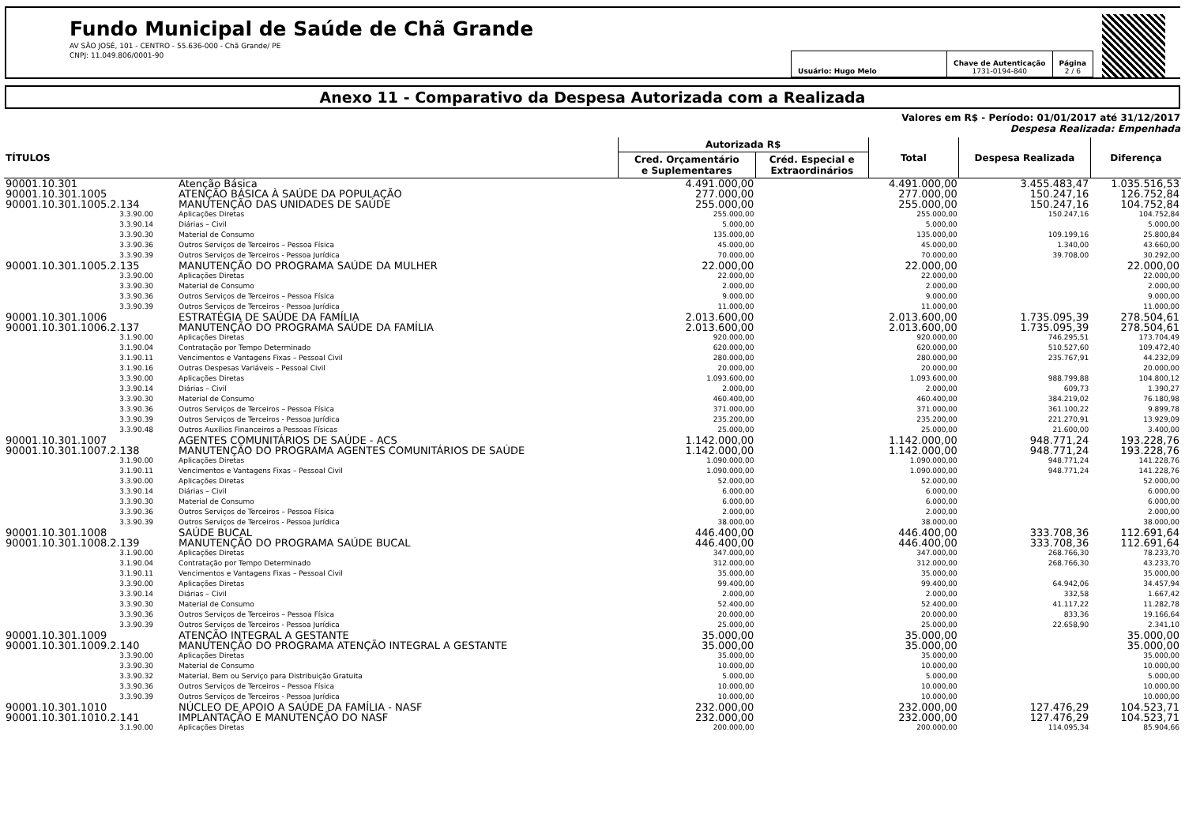Fundo Municipal de Saúde de Chã Grande
AV SÃO JOSÉ, 101 - CENTRO - 55.636-000 - Chã Grande/ PE
CNPJ: 11.049.806/0001-90
| Usuário: Hugo Melo | Chave de Autenticação 1731-0194-840 | Página 2 / 6 |
Anexo 11 - Comparativo da Despesa Autorizada com a Realizada
Valores em R$ - Período: 01/01/2017 até 31/12/2017
Despesa Realizada: Empenhada
| TÍTULOS | | Autorizada R$ | | Total | Despesa Realizada | Diferença |
| --- | --- | --- | --- | --- | --- | --- |
| | | Cred. Orçamentário e Suplementares | Créd. Especial e Extraordinários | | | |
| 90001.10.301 | Atenção Básica | 4.491.000,00 | | 4.491.000,00 | 3.455.483,47 | 1.035.516,53 |
| 90001.10.301.1005 | ATENÇÃO BÁSICA À SAÚDE DA POPULAÇÃO | 277.000,00 | | 277.000,00 | 150.247,16 | 126.752,84 |
| 90001.10.301.1005.2.134 | MANUTENÇÃO DAS UNIDADES DE SAÚDE | 255.000,00 | | 255.000,00 | 150.247,16 | 104.752,84 |
| 3.3.90.00 | Aplicações Diretas | 255.000,00 | | 255.000,00 | 150.247,16 | 104.752,84 |
| 3.3.90.14 | Diárias – Civil | 5.000,00 | | 5.000,00 | | 5.000,00 |
| 3.3.90.30 | Material de Consumo | 135.000,00 | | 135.000,00 | 109.199,16 | 25.800,84 |
| 3.3.90.36 | Outros Serviços de Terceiros – Pessoa Física | 45.000,00 | | 45.000,00 | 1.340,00 | 43.660,00 |
| 3.3.90.39 | Outros Serviços de Terceiros - Pessoa Jurídica | 70.000,00 | | 70.000,00 | 39.708,00 | 30.292,00 |
| 90001.10.301.1005.2.135 | MANUTENÇÃO DO PROGRAMA SAÚDE DA MULHER | 22.000,00 | | 22.000,00 | | 22.000,00 |
| 3.3.90.00 | Aplicações Diretas | 22.000,00 | | 22.000,00 | | 22.000,00 |
| 3.3.90.30 | Material de Consumo | 2.000,00 | | 2.000,00 | | 2.000,00 |
| 3.3.90.36 | Outros Serviços de Terceiros – Pessoa Física | 9.000,00 | | 9.000,00 | | 9.000,00 |
| 3.3.90.39 | Outros Serviços de Terceiros - Pessoa Jurídica | 11.000,00 | | 11.000,00 | | 11.000,00 |
| 90001.10.301.1006 | ESTRATÉGIA DE SAÚDE DA FAMÍLIA | 2.013.600,00 | | 2.013.600,00 | 1.735.095,39 | 278.504,61 |
| 90001.10.301.1006.2.137 | MANUTENÇÃO DO PROGRAMA SAÚDE DA FAMÍLIA | 2.013.600,00 | | 2.013.600,00 | 1.735.095,39 | 278.504,61 |
| 3.1.90.00 | Aplicações Diretas | 920.000,00 | | 920.000,00 | 746.295,51 | 173.704,49 |
| 3.1.90.04 | Contratação por Tempo Determinado | 620.000,00 | | 620.000,00 | 510.527,60 | 109.472,40 |
| 3.1.90.11 | Vencimentos e Vantagens Fixas – Pessoal Civil | 280.000,00 | | 280.000,00 | 235.767,91 | 44.232,09 |
| 3.1.90.16 | Outras Despesas Variáveis – Pessoal Civil | 20.000,00 | | 20.000,00 | | 20.000,00 |
| 3.3.90.00 | Aplicações Diretas | 1.093.600,00 | | 1.093.600,00 | 988.799,88 | 104.800,12 |
| 3.3.90.14 | Diárias – Civil | 2.000,00 | | 2.000,00 | 609,73 | 1.390,27 |
| 3.3.90.30 | Material de Consumo | 460.400,00 | | 460.400,00 | 384.219,02 | 76.180,98 |
| 3.3.90.36 | Outros Serviços de Terceiros – Pessoa Física | 371.000,00 | | 371.000,00 | 361.100,22 | 9.899,78 |
| 3.3.90.39 | Outros Serviços de Terceiros - Pessoa Jurídica | 235.200,00 | | 235.200,00 | 221.270,91 | 13.929,09 |
| 3.3.90.48 | Outros Auxílios Financeiros a Pessoas Físicas | 25.000,00 | | 25.000,00 | 21.600,00 | 3.400,00 |
| 90001.10.301.1007 | AGENTES COMUNITÁRIOS DE SAÚDE - ACS | 1.142.000,00 | | 1.142.000,00 | 948.771,24 | 193.228,76 |
| 90001.10.301.1007.2.138 | MANUTENÇÃO DO PROGRAMA AGENTES COMUNITÁRIOS DE SAÚDE | 1.142.000,00 | | 1.142.000,00 | 948.771,24 | 193.228,76 |
| 3.1.90.00 | Aplicações Diretas | 1.090.000,00 | | 1.090.000,00 | 948.771,24 | 141.228,76 |
| 3.1.90.11 | Vencimentos e Vantagens Fixas – Pessoal Civil | 1.090.000,00 | | 1.090.000,00 | 948.771,24 | 141.228,76 |
| 3.3.90.00 | Aplicações Diretas | 52.000,00 | | 52.000,00 | | 52.000,00 |
| 3.3.90.14 | Diárias – Civil | 6.000,00 | | 6.000,00 | | 6.000,00 |
| 3.3.90.30 | Material de Consumo | 6.000,00 | | 6.000,00 | | 6.000,00 |
| 3.3.90.36 | Outros Serviços de Terceiros – Pessoa Física | 2.000,00 | | 2.000,00 | | 2.000,00 |
| 3.3.90.39 | Outros Serviços de Terceiros - Pessoa Jurídica | 38.000,00 | | 38.000,00 | | 38.000,00 |
| 90001.10.301.1008 | SAÚDE BUCAL | 446.400,00 | | 446.400,00 | 333.708,36 | 112.691,64 |
| 90001.10.301.1008.2.139 | MANUTENÇÃO DO PROGRAMA SAÚDE BUCAL | 446.400,00 | | 446.400,00 | 333.708,36 | 112.691,64 |
| 3.1.90.00 | Aplicações Diretas | 347.000,00 | | 347.000,00 | 268.766,30 | 78.233,70 |
| 3.1.90.04 | Contratação por Tempo Determinado | 312.000,00 | | 312.000,00 | 268.766,30 | 43.233,70 |
| 3.1.90.11 | Vencimentos e Vantagens Fixas – Pessoal Civil | 35.000,00 | | 35.000,00 | | 35.000,00 |
| 3.3.90.00 | Aplicações Diretas | 99.400,00 | | 99.400,00 | 64.942,06 | 34.457,94 |
| 3.3.90.14 | Diárias – Civil | 2.000,00 | | 2.000,00 | 332,58 | 1.667,42 |
| 3.3.90.30 | Material de Consumo | 52.400,00 | | 52.400,00 | 41.117,22 | 11.282,78 |
| 3.3.90.36 | Outros Serviços de Terceiros – Pessoa Física | 20.000,00 | | 20.000,00 | 833,36 | 19.166,64 |
| 3.3.90.39 | Outros Serviços de Terceiros - Pessoa Jurídica | 25.000,00 | | 25.000,00 | 22.658,90 | 2.341,10 |
| 90001.10.301.1009 | ATENÇÃO INTEGRAL A GESTANTE | 35.000,00 | | 35.000,00 | | 35.000,00 |
| 90001.10.301.1009.2.140 | MANUTENÇÃO DO PROGRAMA ATENÇÃO INTEGRAL A GESTANTE | 35.000,00 | | 35.000,00 | | 35.000,00 |
| 3.3.90.00 | Aplicações Diretas | 35.000,00 | | 35.000,00 | | 35.000,00 |
| 3.3.90.30 | Material de Consumo | 10.000,00 | | 10.000,00 | | 10.000,00 |
| 3.3.90.32 | Material, Bem ou Serviço para Distribuição Gratuita | 5.000,00 | | 5.000,00 | | 5.000,00 |
| 3.3.90.36 | Outros Serviços de Terceiros – Pessoa Física | 10.000,00 | | 10.000,00 | | 10.000,00 |
| 3.3.90.39 | Outros Serviços de Terceiros - Pessoa Jurídica | 10.000,00 | | 10.000,00 | | 10.000,00 |
| 90001.10.301.1010 | NÚCLEO DE APOIO A SAÚDE DA FAMÍLIA - NASF | 232.000,00 | | 232.000,00 | 127.476,29 | 104.523,71 |
| 90001.10.301.1010.2.141 | IMPLANTAÇÃO E MANUTENÇÃO DO NASF | 232.000,00 | | 232.000,00 | 127.476,29 | 104.523,71 |
| 3.1.90.00 | Aplicações Diretas | 200.000,00 | | 200.000,00 | 114.095,34 | 85.904,66 |